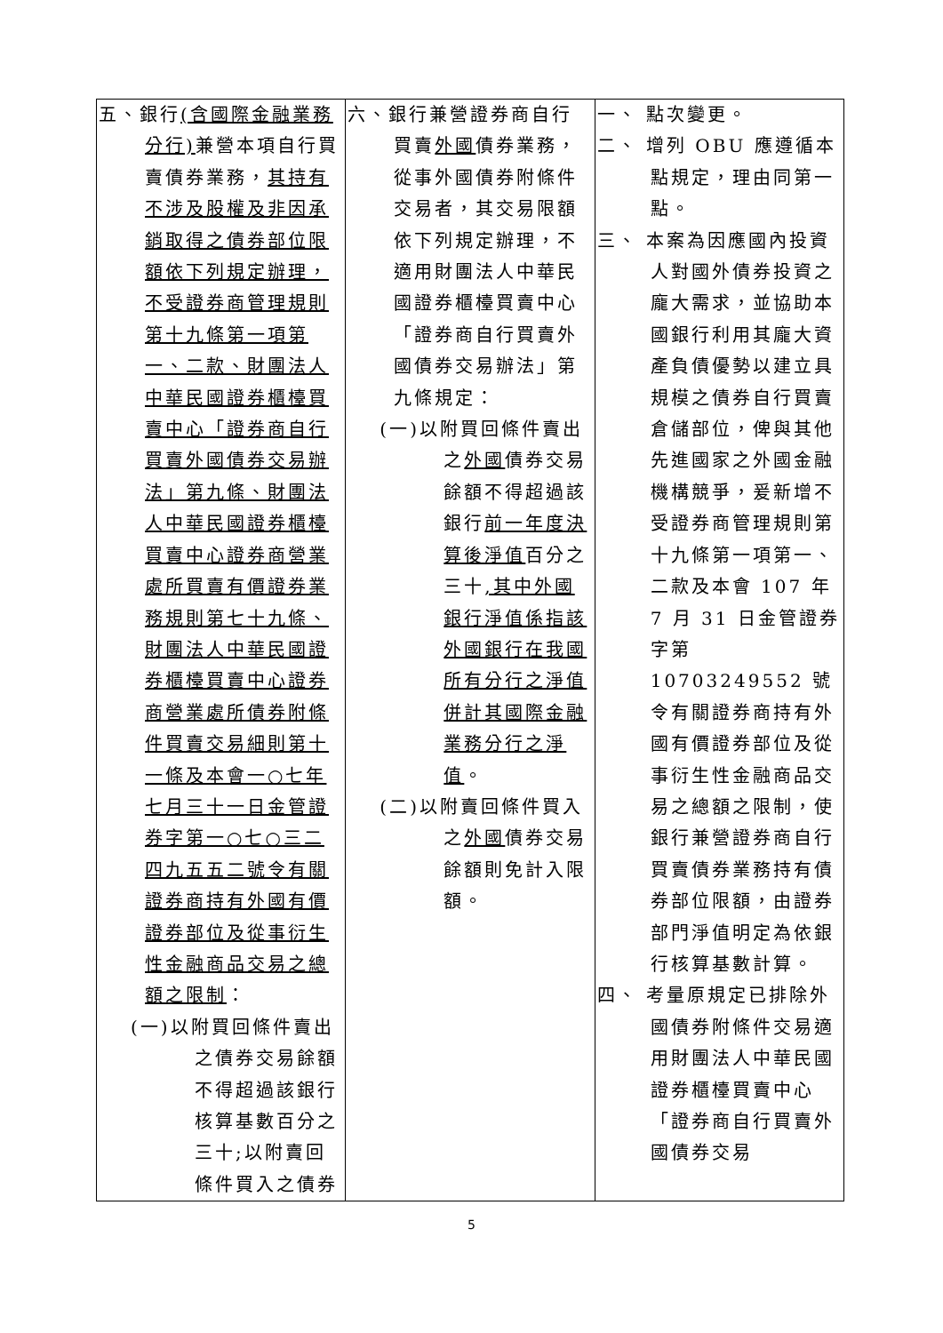| 五、銀行 (含國際金融業務分行) 兼營本項自行買賣債券業務， 其持有不涉及股權及非因承銷取得之債券部位限額依下列規定辦理，不受證券商管理規則第十九條第一項第一、二款、財團法人中華民國證券櫃檯買賣中心「證券商自行買賣外國債券交易辦法」第九條、財團法人中華民國證券櫃檯買賣中心證券商營業處所買賣有價證券業務規則第七十九條、財團法人中華民國證券櫃檯買賣中心證券商營業處所債券附條件買賣交易細則第十一條及本會一○七年七月三十一日金管證券字第一○七○三二四九五五二號令有關證券商持有外國有價證券部位及從事衍生性金融商品交易之總額之限制 ： (一)以附買回條件賣出之債券交易餘額不得超過該銀行核算基數百分之三十;以附賣回條件買入之債券 | 六、銀行兼營證券商自行買賣 外國 債券業務，從事外國債券附條件交易者，其交易限額依下列規定辦理，不適用財團法人中華民國證券櫃檯買賣中心「證券商自行買賣外國債券交易辦法」第九條規定： (一)以附買回條件賣出之 外國 債券交易餘額不得超過該銀行 前一年度決算後淨值 百分之三十 ,其中外國銀行淨值係指該外國銀行在我國所有分行之淨值併計其國際金融業務分行之淨值 。 (二)以附賣回條件買入之 外國 債券交易餘額則免計入限額。 | 一、 點次變更。 二、 增列 OBU 應遵循本點規定，理由同第一點。 三、 本案為因應國內投資人對國外債券投資之龐大需求，並協助本國銀行利用其龐大資產負債優勢以建立具規模之債券自行買賣倉儲部位，俾與其他先進國家之外國金融機構競爭，爰新增不受證券商管理規則第十九條第一項第一、二款及本會 107 年 7 月 31 日金管證券字第 10703249552 號令有關證券商持有外國有價證券部位及從事衍生性金融商品交易之總額之限制，使銀行兼營證券商自行買賣債券業務持有債券部位限額，由證券部門淨值明定為依銀行核算基數計算。 四、 考量原規定已排除外國債券附條件交易適用財團法人中華民國證券櫃檯買賣中心「證券商自行買賣外國債券交易 |
5